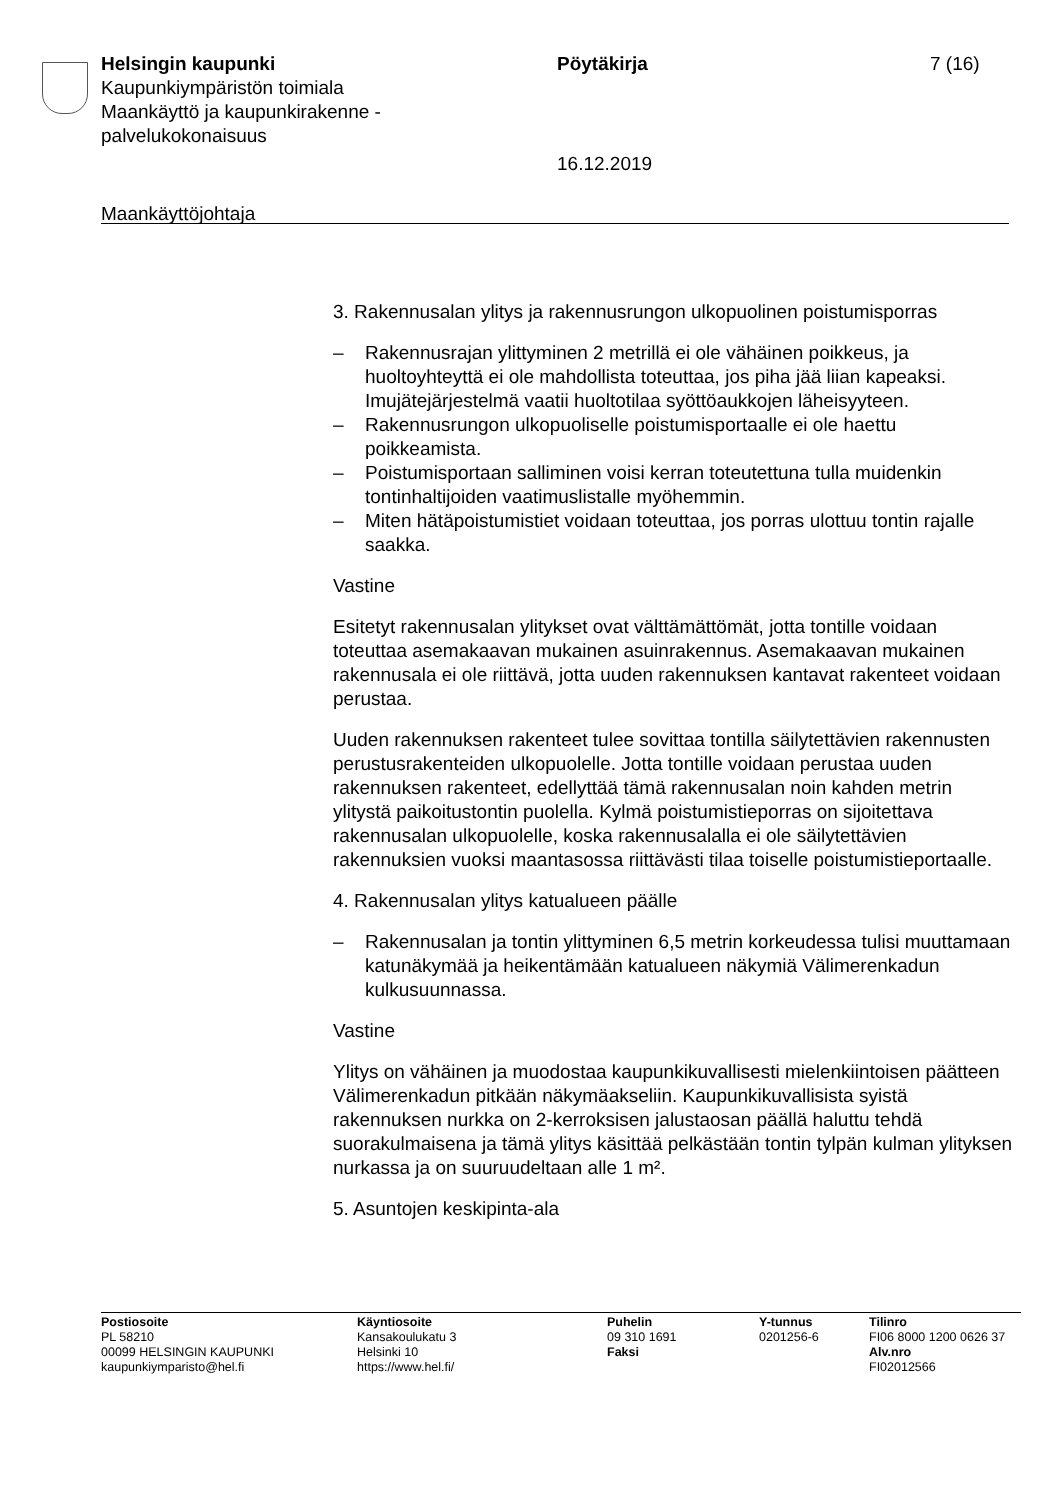Helsingin kaupunki
Kaupunkiympäristön toimiala
Maankäyttö ja kaupunkirakenne -palvelukokonaisuus
Pöytäkirja 7 (16)
16.12.2019
Maankäyttöjohtaja
3. Rakennusalan ylitys ja rakennusrungon ulkopuolinen poistumisporras
– Rakennusrajan ylittyminen 2 metrillä ei ole vähäinen poikkeus, ja huoltoyhteyttä ei ole mahdollista toteuttaa, jos piha jää liian kapeaksi. Imujätejärjestelmä vaatii huoltotilaa syöttöaukkojen läheisyyteen.
– Rakennusrungon ulkopuoliselle poistumisportaalle ei ole haettu poikkeamista.
– Poistumisportaan salliminen voisi kerran toteutettuna tulla muidenkin tontinhaltijoiden vaatimuslistalle myöhemmin.
– Miten hätäpoistumistiet voidaan toteuttaa, jos porras ulottuu tontin rajalle saakka.
Vastine
Esitetyt rakennusalan ylitykset ovat välttämättömät, jotta tontille voidaan toteuttaa asemakaavan mukainen asuinrakennus. Asemakaavan mukainen rakennusala ei ole riittävä, jotta uuden rakennuksen kantavat rakenteet voidaan perustaa.
Uuden rakennuksen rakenteet tulee sovittaa tontilla säilytettävien rakennusten perustusrakenteiden ulkopuolelle. Jotta tontille voidaan perustaa uuden rakennuksen rakenteet, edellyttää tämä rakennusalan noin kahden metrin ylitystä paikoitustontin puolella. Kylmä poistumistieporras on sijoitettava rakennusalan ulkopuolelle, koska rakennusalalla ei ole säilytettävien rakennuksien vuoksi maantasossa riittävästi tilaa toiselle poistumistieportaalle.
4. Rakennusalan ylitys katualueen päälle
– Rakennusalan ja tontin ylittyminen 6,5 metrin korkeudessa tulisi muuttamaan katunäkymää ja heikentämään katualueen näkymiä Välimerenkadun kulkusuunnassa.
Vastine
Ylitys on vähäinen ja muodostaa kaupunkikuvallisesti mielenkiintoisen päätteen Välimerenkadun pitkään näkymäakseliin. Kaupunkikuvallisista syistä rakennuksen nurkka on 2-kerroksisen jalustaosan päällä haluttu tehdä suorakulmaisena ja tämä ylitys käsittää pelkästään tontin tylpän kulman ylityksen nurkassa ja on suuruudeltaan alle 1 m².
5. Asuntojen keskipinta-ala
Postiosoite
PL 58210
00099 HELSINGIN KAUPUNKI
kaupunkiymparisto@hel.fi
Käyntiosoite
Kansakoulukatu 3
Helsinki 10
https://www.hel.fi/
Puhelin
09 310 1691
Faksi
Y-tunnus
0201256-6
Tilinro
FI06 8000 1200 0626 37
Alv.nro
FI02012566